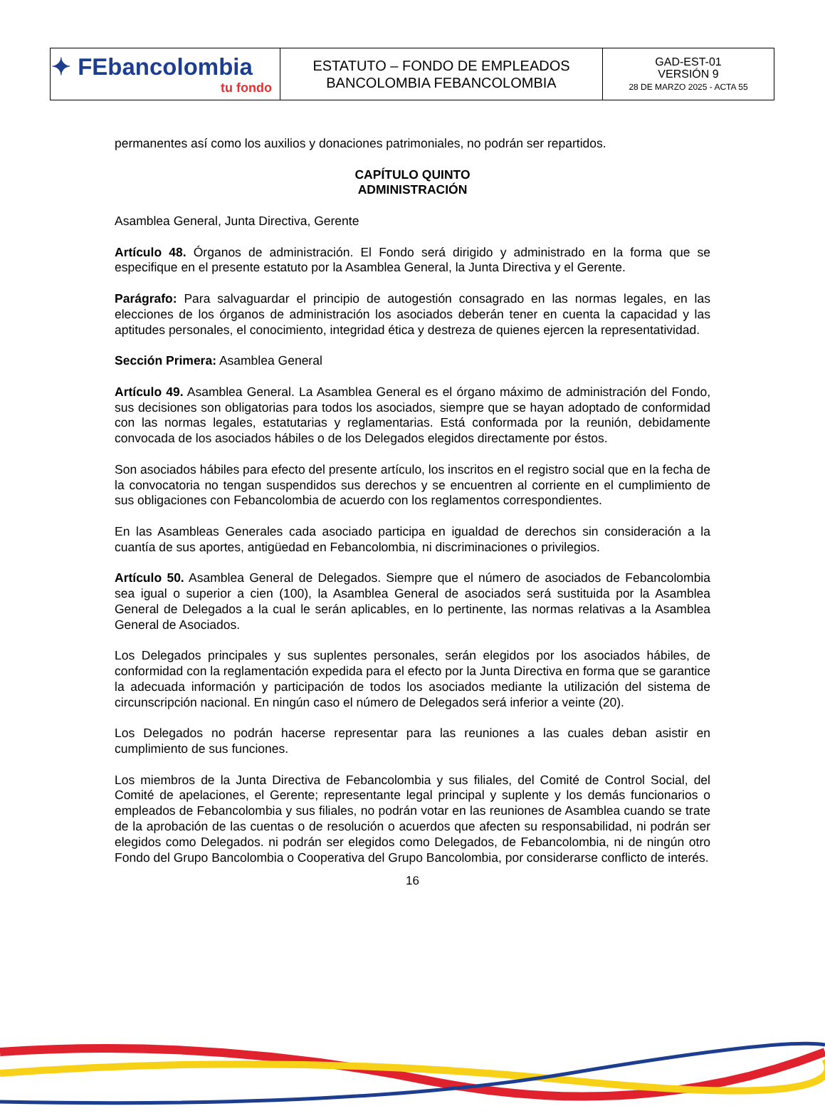| ✦ FEbancolombia tu fondo | ESTATUTO – FONDO DE EMPLEADOS BANCOLOMBIA FEBANCOLOMBIA | GAD-EST-01 VERSIÓN 9 28 DE MARZO 2025 - ACTA 55 |
permanentes así como los auxilios y donaciones patrimoniales, no podrán ser repartidos.
CAPÍTULO QUINTO
ADMINISTRACIÓN
Asamblea General, Junta Directiva, Gerente
Artículo 48. Órganos de administración. El Fondo será dirigido y administrado en la forma que se especifique en el presente estatuto por la Asamblea General, la Junta Directiva y el Gerente.
Parágrafo: Para salvaguardar el principio de autogestión consagrado en las normas legales, en las elecciones de los órganos de administración los asociados deberán tener en cuenta la capacidad y las aptitudes personales, el conocimiento, integridad ética y destreza de quienes ejercen la representatividad.
Sección Primera: Asamblea General
Artículo 49. Asamblea General. La Asamblea General es el órgano máximo de administración del Fondo, sus decisiones son obligatorias para todos los asociados, siempre que se hayan adoptado de conformidad con las normas legales, estatutarias y reglamentarias. Está conformada por la reunión, debidamente convocada de los asociados hábiles o de los Delegados elegidos directamente por éstos.
Son asociados hábiles para efecto del presente artículo, los inscritos en el registro social que en la fecha de la convocatoria no tengan suspendidos sus derechos y se encuentren al corriente en el cumplimiento de sus obligaciones con Febancolombia de acuerdo con los reglamentos correspondientes.
En las Asambleas Generales cada asociado participa en igualdad de derechos sin consideración a la cuantía de sus aportes, antigüedad en Febancolombia, ni discriminaciones o privilegios.
Artículo 50. Asamblea General de Delegados. Siempre que el número de asociados de Febancolombia sea igual o superior a cien (100), la Asamblea General de asociados será sustituida por la Asamblea General de Delegados a la cual le serán aplicables, en lo pertinente, las normas relativas a la Asamblea General de Asociados.
Los Delegados principales y sus suplentes personales, serán elegidos por los asociados hábiles, de conformidad con la reglamentación expedida para el efecto por la Junta Directiva en forma que se garantice la adecuada información y participación de todos los asociados mediante la utilización del sistema de circunscripción nacional. En ningún caso el número de Delegados será inferior a veinte (20).
Los Delegados no podrán hacerse representar para las reuniones a las cuales deban asistir en cumplimiento de sus funciones.
Los miembros de la Junta Directiva de Febancolombia y sus filiales, del Comité de Control Social, del Comité de apelaciones, el Gerente; representante legal principal y suplente y los demás funcionarios o empleados de Febancolombia y sus filiales, no podrán votar en las reuniones de Asamblea cuando se trate de la aprobación de las cuentas o de resolución o acuerdos que afecten su responsabilidad, ni podrán ser elegidos como Delegados. ni podrán ser elegidos como Delegados, de Febancolombia, ni de ningún otro Fondo del Grupo Bancolombia o Cooperativa del Grupo Bancolombia, por considerarse conflicto de interés.
16